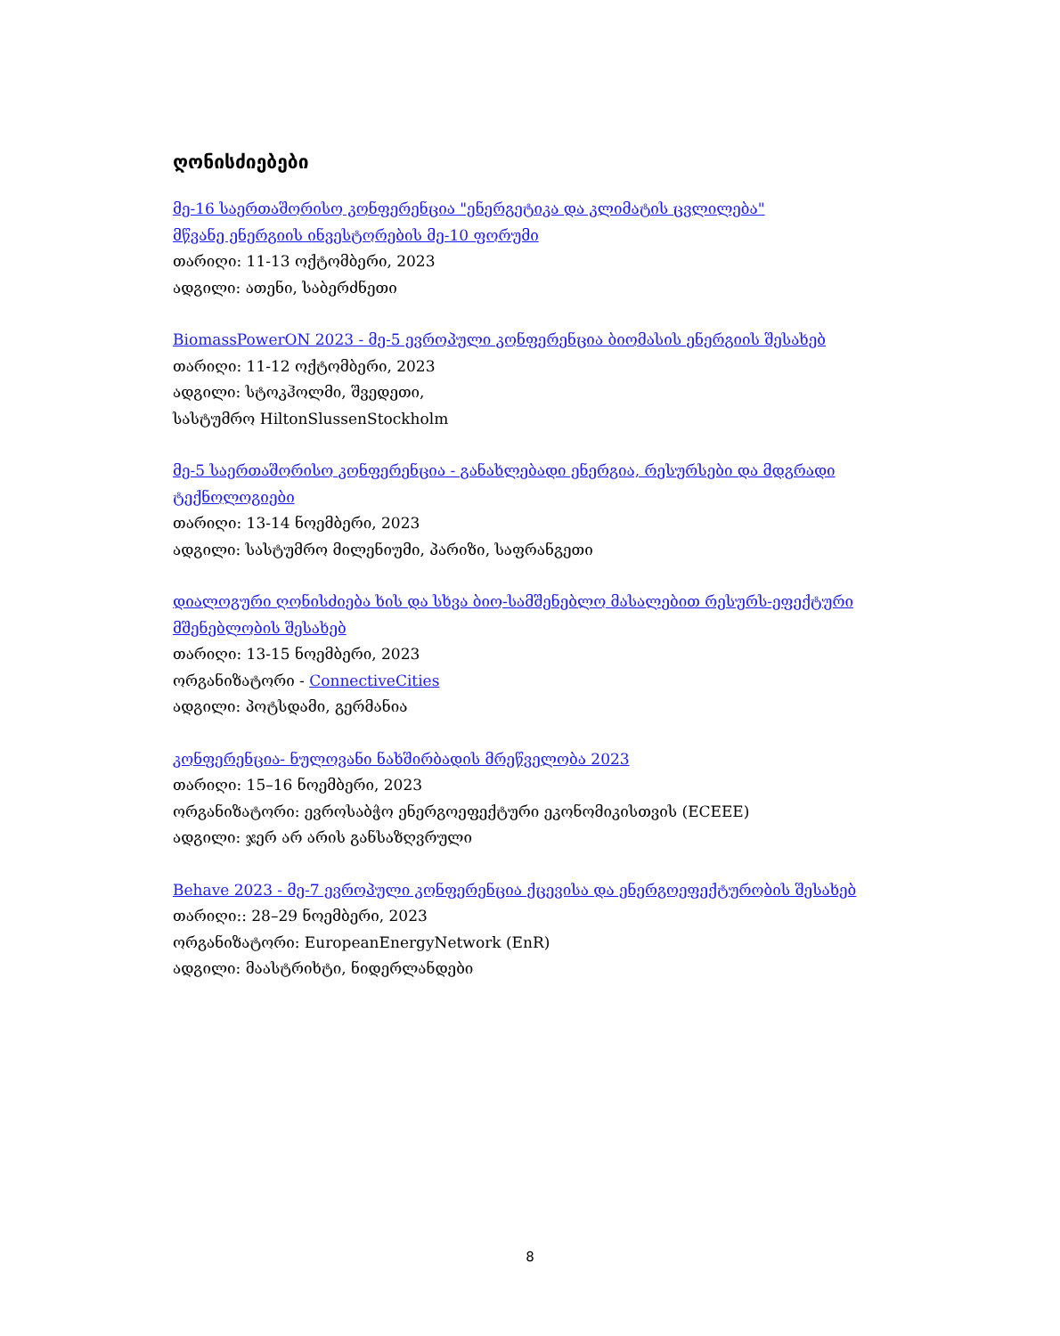ღონისძიებები
მე-16 საერთაშორისო კონფერენცია "ენერგეტიკა და კლიმატის ცვლილება"
მწვანე ენერგიის ინვესტორების მე-10 ფორუმი
თარიღი: 11-13 ოქტომბერი, 2023
ადგილი: ათენი, საბერძნეთი
BiomassPowerON 2023 - მე-5 ევროპული კონფერენცია ბიომასის ენერგიის შესახებ
თარიღი: 11-12 ოქტომბერი, 2023
ადგილი: სტოკჰოლმი, შვედეთი,
სასტუმრო HiltonSlussenStockholm
მე-5 საერთაშორისო კონფერენცია - განახლებადი ენერგია, რესურსები და მდგრადი ტექნოლოგიები
თარიღი: 13-14 ნოემბერი, 2023
ადგილი: სასტუმრო მილენიუმი, პარიზი, საფრანგეთი
დიალოგური ღონისძიება ხის და სხვა ბიო-სამშენებლო მასალებით რესურს-ეფექტური მშენებლობის შესახებ
თარიღი: 13-15 ნოემბერი, 2023
ორგანიზატორი - ConnectiveCities
ადგილი: პოტსდამი, გერმანია
კონფერენცია- ნულოვანი ნახშირბადის მრეწველობა 2023
თარიღი: 15–16 ნოემბერი, 2023
ორგანიზატორი: ევროსაბჭო ენერგოეფექტური ეკონომიკისთვის (ECEEE)
ადგილი: ჯერ არ არის განსაზღვრული
Behave 2023 - მე-7 ევროპული კონფერენცია ქცევისა და ენერგოეფექტურობის შესახებ
თარიღი:: 28–29 ნოემბერი, 2023
ორგანიზატორი: EuropeanEnergyNetwork (EnR)
ადგილი: მაასტრიხტი, ნიდერლანდები
8